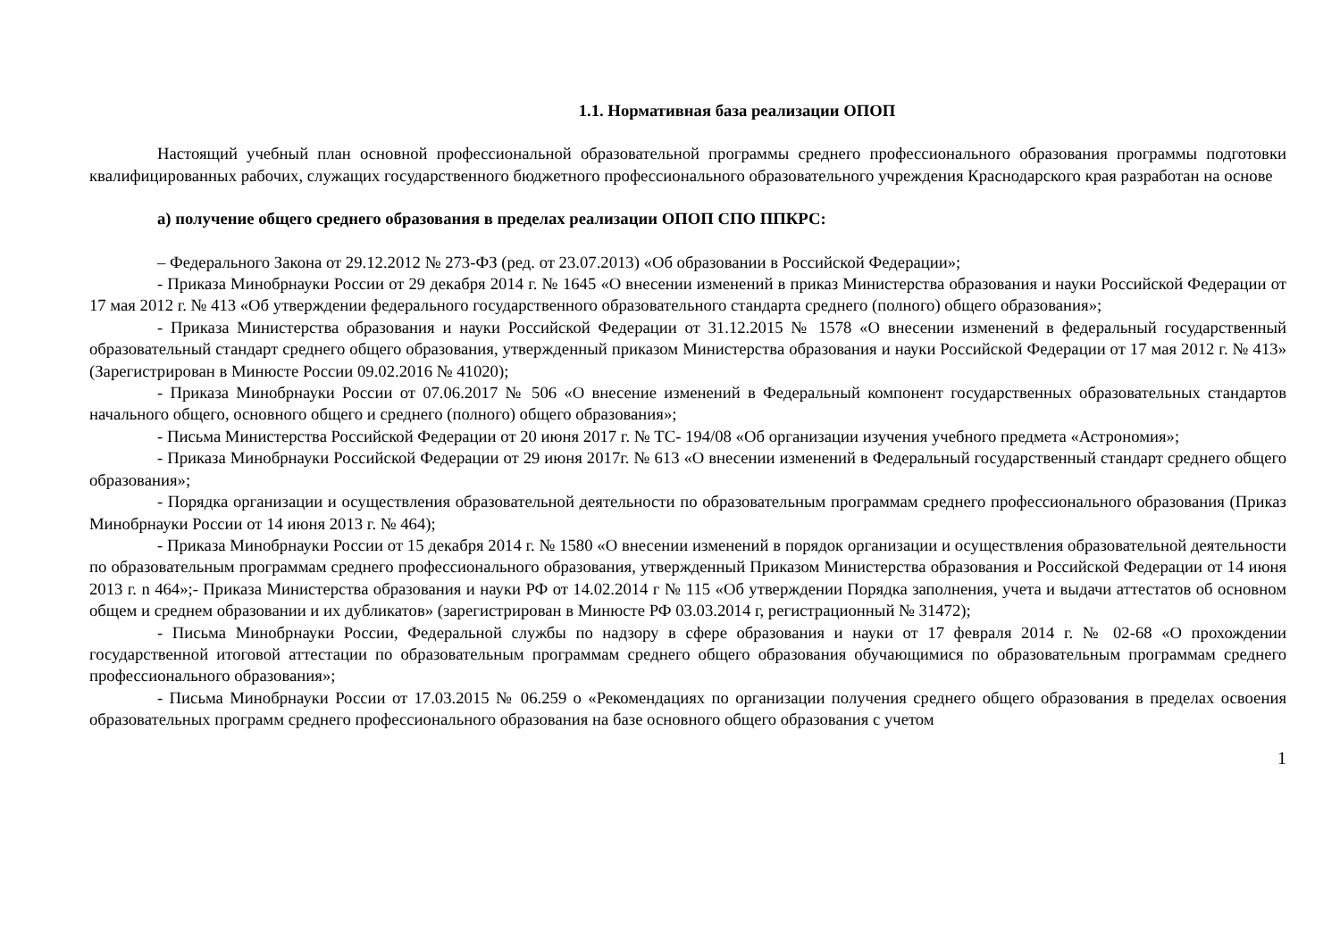1.1. Нормативная база реализации ОПОП
Настоящий учебный план основной профессиональной образовательной программы среднего профессионального образования программы подготовки квалифицированных рабочих, служащих государственного бюджетного профессионального образовательного учреждения Краснодарского края разработан на основе
а) получение общего среднего образования в пределах реализации ОПОП СПО ППКРС:
– Федерального Закона от 29.12.2012 № 273-ФЗ (ред. от 23.07.2013) «Об образовании в Российской Федерации»;
- Приказа Минобрнауки России от 29 декабря 2014 г. № 1645 «О внесении изменений в приказ Министерства образования и науки Российской Федерации от 17 мая 2012 г. № 413 «Об утверждении федерального государственного образовательного стандарта среднего (полного) общего образования»;
- Приказа Министерства образования и науки Российской Федерации от 31.12.2015 № 1578 «О внесении изменений в федеральный государственный образовательный стандарт среднего общего образования, утвержденный приказом Министерства образования и науки Российской Федерации от 17 мая 2012 г. № 413» (Зарегистрирован в Минюсте России 09.02.2016 № 41020);
- Приказа Минобрнауки России от 07.06.2017 № 506 «О внесение изменений в Федеральный компонент государственных образовательных стандартов начального общего, основного общего и среднего (полного) общего образования»;
- Письма Министерства Российской Федерации от 20 июня 2017 г. № ТС- 194/08 «Об организации изучения учебного предмета «Астрономия»;
- Приказа Минобрнауки Российской Федерации от 29 июня 2017г. № 613 «О внесении изменений в Федеральный государственный стандарт среднего общего образования»;
- Порядка организации и осуществления образовательной деятельности по образовательным программам среднего профессионального образования (Приказ Минобрнауки России от 14 июня 2013 г. № 464);
- Приказа Минобрнауки России от 15 декабря 2014 г. № 1580 «О внесении изменений в порядок организации и осуществления образовательной деятельности по образовательным программам среднего профессионального образования, утвержденный Приказом Министерства образования и Российской Федерации от 14 июня 2013 г. n 464»;- Приказа Министерства образования и науки РФ от 14.02.2014 г № 115 «Об утверждении Порядка заполнения, учета и выдачи аттестатов об основном общем и среднем образовании и их дубликатов» (зарегистрирован в Минюсте РФ 03.03.2014 г, регистрационный № 31472);
- Письма Минобрнауки России, Федеральной службы по надзору в сфере образования и науки от 17 февраля 2014 г. № 02-68 «О прохождении государственной итоговой аттестации по образовательным программам среднего общего образования обучающимися по образовательным программам среднего профессионального образования»;
- Письма Минобрнауки России от 17.03.2015 № 06.259 о «Рекомендациях по организации получения среднего общего образования в пределах освоения образовательных программ среднего профессионального образования на базе основного общего образования с учетом
1